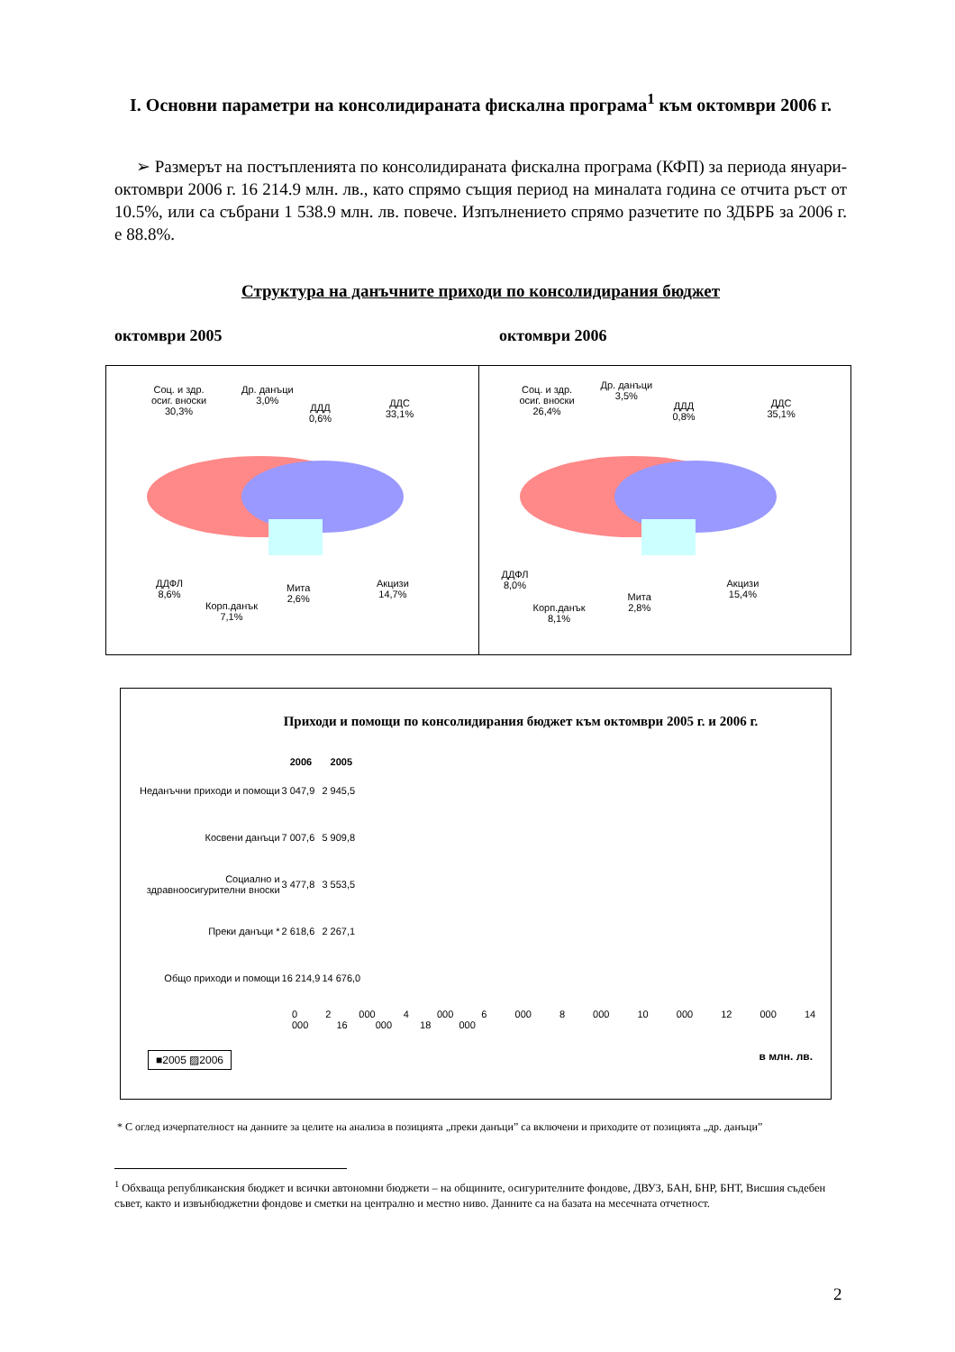I. Основни параметри на консолидираната фискална програма<sup>1</sup> към октомври 2006 г.
➢ Размерът на постъпленията по консолидираната фискална програма (КФП) за периода януари-октомври 2006 г. 16 214.9 млн. лв., като спрямо същия период на миналата година се отчита ръст от 10.5%, или са събрани 1 538.9 млн. лв. повече. Изпълнението спрямо разчетите по ЗДБРБ за 2006 г. е 88.8%.
Структура на данъчните приходи по консолидирания бюджет
октомври 2005 октомври 2006
Соц. и здр.
осиг. вноски
30,3%
Др. данъци
3,0%
ДДД
0,6%
ДДС
33,1%
ДДФЛ
8,6%
Корп.данък
7,1%
Мита
2,6%
Акцизи
14,7%
Соц. и здр.
осиг. вноски
26,4%
Др. данъци
3,5%
ДДД
0,8%
ДДС
35,1%
ДДФЛ
8,0%
Корп.данък
8,1%
Мита
2,8%
Акцизи
15,4%
Приходи и помощи по консолидирания бюджет към октомври 2005 г. и 2006 г.
| | 2006 | 2005 |
| --- | --- | --- |
| Неданъчни приходи и помощи | 3 047,9 | 2 945,5 |
| Косвени данъци | 7 007,6 | 5 909,8 |
| Социално и здравноосигурителни вноски | 3 477,8 | 3 553,5 |
| Преки данъци * | 2 618,6 | 2 267,1 |
| Общо приходи и помощи | 16 214,9 | 14 676,0 |
0 2 000 4 000 6 000 8 000 10 000 12 000 14 000 16 000 18 000
■2005 ▨2006 в млн. лв.
* С оглед изчерпателност на данните за целите на анализа в позицията „преки данъци” са включени и приходите от позицията „др. данъци”
<sup>1</sup> Обхваща републиканския бюджет и всички автономни бюджети – на общините, осигурителните фондове, ДВУЗ, БАН, БНР, БНТ, Висшия съдебен съвет, както и извънбюджетни фондове и сметки на централно и местно ниво. Данните са на базата на месечната отчетност.
2